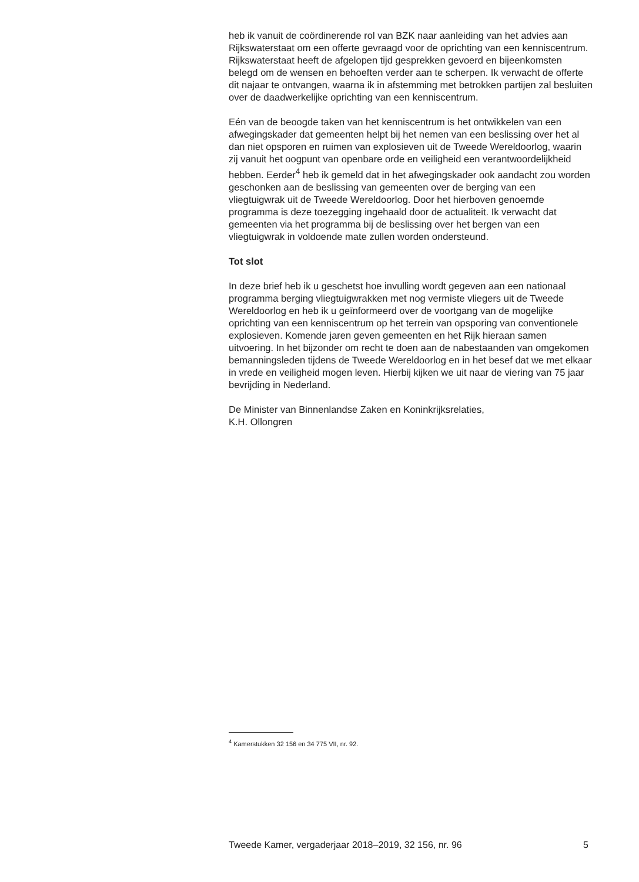heb ik vanuit de coördinerende rol van BZK naar aanleiding van het advies aan Rijkswaterstaat om een offerte gevraagd voor de oprichting van een kenniscentrum. Rijkswaterstaat heeft de afgelopen tijd gesprekken gevoerd en bijeenkomsten belegd om de wensen en behoeften verder aan te scherpen. Ik verwacht de offerte dit najaar te ontvangen, waarna ik in afstemming met betrokken partijen zal besluiten over de daadwerkelijke oprichting van een kenniscentrum.
Eén van de beoogde taken van het kenniscentrum is het ontwikkelen van een afwegingskader dat gemeenten helpt bij het nemen van een beslissing over het al dan niet opsporen en ruimen van explosieven uit de Tweede Wereldoorlog, waarin zij vanuit het oogpunt van openbare orde en veiligheid een verantwoordelijkheid hebben. Eerder<sup>4</sup> heb ik gemeld dat in het afwegingskader ook aandacht zou worden geschonken aan de beslissing van gemeenten over de berging van een vliegtuigwrak uit de Tweede Wereldoorlog. Door het hierboven genoemde programma is deze toezegging ingehaald door de actualiteit. Ik verwacht dat gemeenten via het programma bij de beslissing over het bergen van een vliegtuigwrak in voldoende mate zullen worden ondersteund.
Tot slot
In deze brief heb ik u geschetst hoe invulling wordt gegeven aan een nationaal programma berging vliegtuigwrakken met nog vermiste vliegers uit de Tweede Wereldoorlog en heb ik u geïnformeerd over de voortgang van de mogelijke oprichting van een kenniscentrum op het terrein van opsporing van conventionele explosieven. Komende jaren geven gemeenten en het Rijk hieraan samen uitvoering. In het bijzonder om recht te doen aan de nabestaanden van omgekomen bemanningsleden tijdens de Tweede Wereldoorlog en in het besef dat we met elkaar in vrede en veiligheid mogen leven. Hierbij kijken we uit naar de viering van 75 jaar bevrijding in Nederland.
De Minister van Binnenlandse Zaken en Koninkrijksrelaties,
K.H. Ollongren
<sup>4</sup> Kamerstukken 32 156 en 34 775 VII, nr. 92.
Tweede Kamer, vergaderjaar 2018–2019, 32 156, nr. 96 5